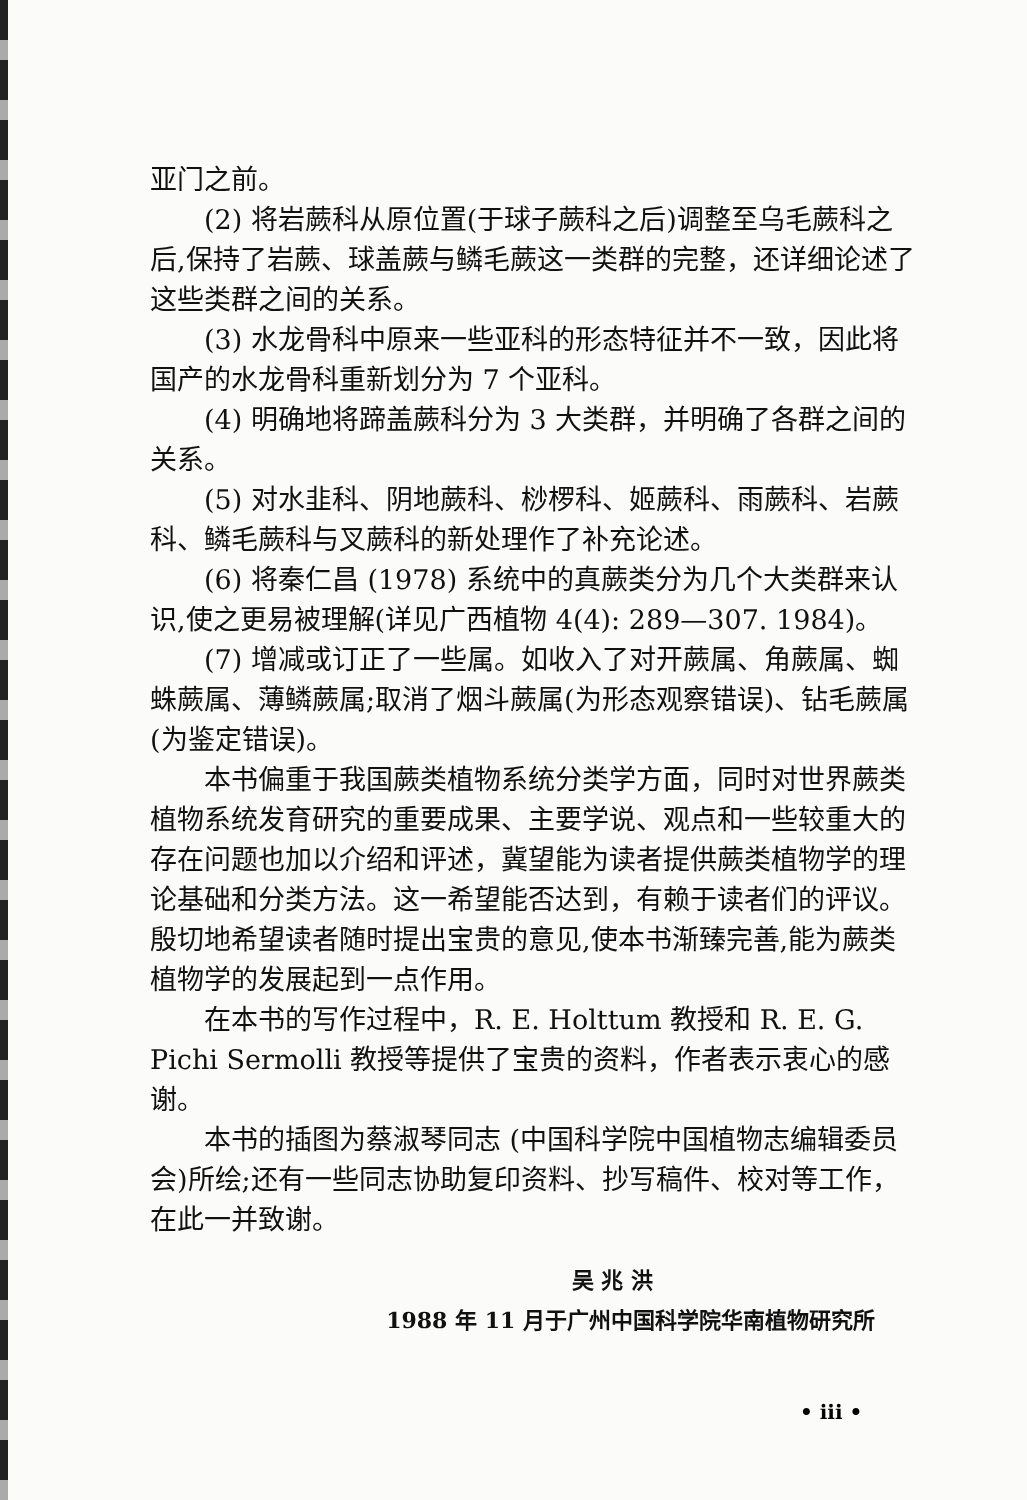亚门之前。
(2) 将岩蕨科从原位置(于球子蕨科之后)调整至乌毛蕨科之后,保持了岩蕨、球盖蕨与鳞毛蕨这一类群的完整，还详细论述了这些类群之间的关系。
(3) 水龙骨科中原来一些亚科的形态特征并不一致，因此将国产的水龙骨科重新划分为 7 个亚科。
(4) 明确地将蹄盖蕨科分为 3 大类群，并明确了各群之间的关系。
(5) 对水韭科、阴地蕨科、桫椤科、姬蕨科、雨蕨科、岩蕨科、鳞毛蕨科与叉蕨科的新处理作了补充论述。
(6) 将秦仁昌 (1978) 系统中的真蕨类分为几个大类群来认识,使之更易被理解(详见广西植物 4(4): 289—307. 1984)。
(7) 增减或订正了一些属。如收入了对开蕨属、角蕨属、蜘蛛蕨属、薄鳞蕨属;取消了烟斗蕨属(为形态观察错误)、钻毛蕨属(为鉴定错误)。
本书偏重于我国蕨类植物系统分类学方面，同时对世界蕨类植物系统发育研究的重要成果、主要学说、观点和一些较重大的存在问题也加以介绍和评述，冀望能为读者提供蕨类植物学的理论基础和分类方法。这一希望能否达到，有赖于读者们的评议。殷切地希望读者随时提出宝贵的意见,使本书渐臻完善,能为蕨类植物学的发展起到一点作用。
在本书的写作过程中，R. E. Holttum 教授和 R. E. G. Pichi Sermolli 教授等提供了宝贵的资料，作者表示衷心的感谢。
本书的插图为蔡淑琴同志 (中国科学院中国植物志编辑委员会)所绘;还有一些同志协助复印资料、抄写稿件、校对等工作，在此一并致谢。
吴 兆 洪
1988 年 11 月于广州中国科学院华南植物研究所
• iii •